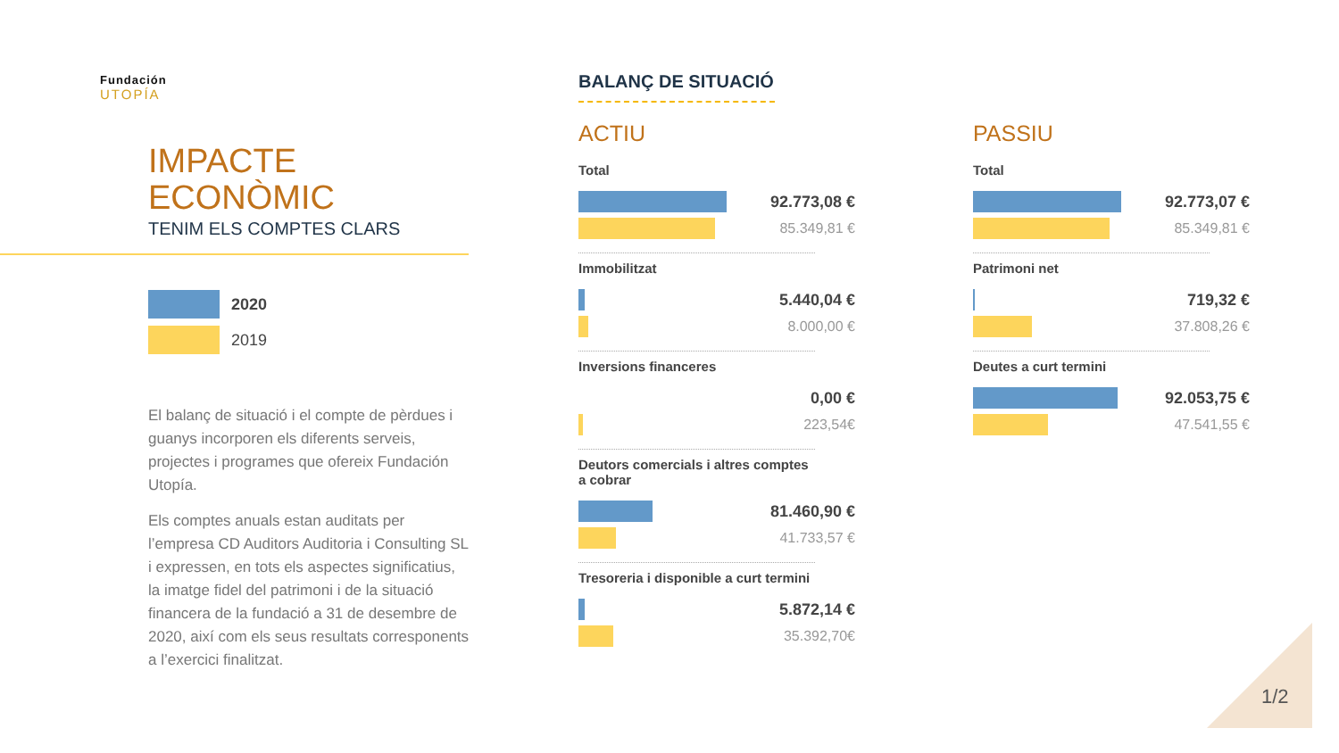Fundación
UTOPÍA
IMPACTE
ECONÒMIC
TENIM ELS COMPTES CLARS
2020
2019
El balanç de situació i el compte de pèrdues i guanys incorporen els diferents serveis, projectes i programes que ofereix Fundación Utopía.
Els comptes anuals estan auditats per l’empresa CD Auditors Auditoria i Consulting SL i expressen, en tots els aspectes significatius, la imatge fidel del patrimoni i de la situació financera de la fundació a 31 de desembre de 2020, així com els seus resultats corresponents a l’exercici finalitzat.
BALANÇ DE SITUACIÓ
ACTIU
Total
92.773,08 €
85.349,81 €
Immobilitzat
5.440,04 €
8.000,00 €
Inversions financeres
0,00 €
223,54€
Deutors comercials i altres comptes a cobrar
81.460,90 €
41.733,57 €
Tresoreria i disponible a curt termini
5.872,14 €
35.392,70€
PASSIU
Total
92.773,07 €
85.349,81 €
Patrimoni net
719,32 €
37.808,26 €
Deutes a curt termini
92.053,75 €
47.541,55 €
1/2